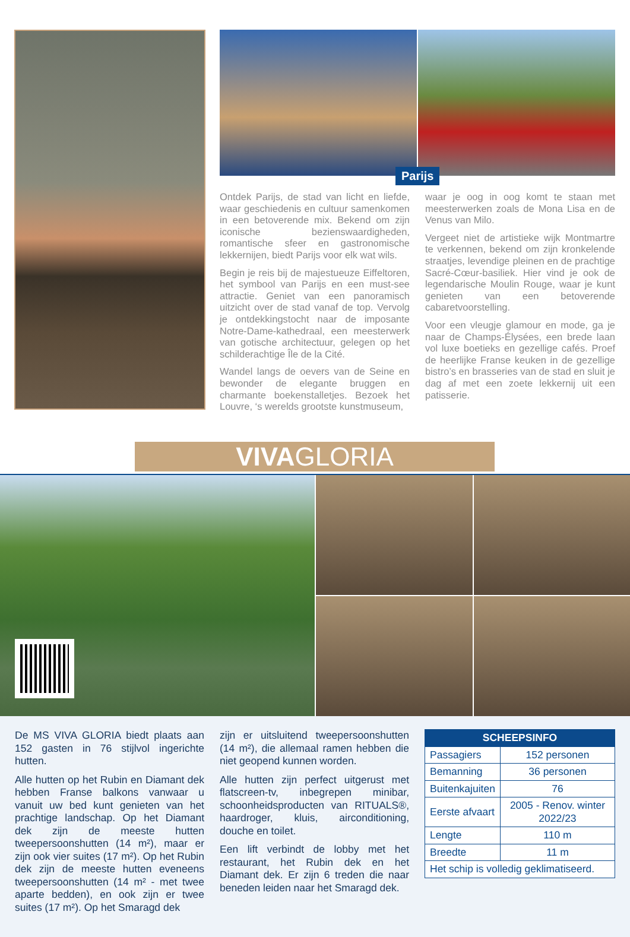Parijs
Ontdek Parijs, de stad van licht en liefde, waar geschiedenis en cultuur samenkomen in een betoverende mix. Bekend om zijn iconische bezienswaardigheden, romantische sfeer en gastronomische lekkernijen, biedt Parijs voor elk wat wils.
Begin je reis bij de majestueuze Eiffeltoren, het symbool van Parijs en een must-see attractie. Geniet van een panoramisch uitzicht over de stad vanaf de top. Vervolg je ontdekkingstocht naar de imposante Notre-Dame-kathedraal, een meesterwerk van gotische architectuur, gelegen op het schilderachtige Île de la Cité.
Wandel langs de oevers van de Seine en bewonder de elegante bruggen en charmante boekenstalletjes. Bezoek het Louvre, ‘s werelds grootste kunstmuseum,
waar je oog in oog komt te staan met meesterwerken zoals de Mona Lisa en de Venus van Milo.
Vergeet niet de artistieke wijk Montmartre te verkennen, bekend om zijn kronkelende straatjes, levendige pleinen en de prachtige Sacré-Cœur-basiliek. Hier vind je ook de legendarische Moulin Rouge, waar je kunt genieten van een betoverende cabaretvoorstelling.
Voor een vleugje glamour en mode, ga je naar de Champs-Élysées, een brede laan vol luxe boetieks en gezellige cafés. Proef de heerlijke Franse keuken in de gezellige bistro’s en brasseries van de stad en sluit je dag af met een zoete lekkernij uit een patisserie.
VIVAGLORIA
De MS VIVA GLORIA biedt plaats aan 152 gasten in 76 stijlvol ingerichte hutten.
Alle hutten op het Rubin en Diamant dek hebben Franse balkons vanwaar u vanuit uw bed kunt genieten van het prachtige landschap. Op het Diamant dek zijn de meeste hutten tweepersoonshutten (14 m²), maar er zijn ook vier suites (17 m²). Op het Rubin dek zijn de meeste hutten eveneens tweepersoonshutten (14 m² - met twee aparte bedden), en ook zijn er twee suites (17 m²). Op het Smaragd dek
zijn er uitsluitend tweepersoonshutten (14 m²), die allemaal ramen hebben die niet geopend kunnen worden.
Alle hutten zijn perfect uitgerust met flatscreen-tv, inbegrepen minibar, schoonheidsproducten van RITUALS®, haardroger, kluis, airconditioning, douche en toilet.
Een lift verbindt de lobby met het restaurant, het Rubin dek en het Diamant dek. Er zijn 6 treden die naar beneden leiden naar het Smaragd dek.
| SCHEEPSINFO | |
| --- | --- |
| Passagiers | 152 personen |
| Bemanning | 36 personen |
| Buitenkajuiten | 76 |
| Eerste afvaart | 2005 - Renov. winter 2022/23 |
| Lengte | 110 m |
| Breedte | 11 m |
| Het schip is volledig geklimatiseerd. | |